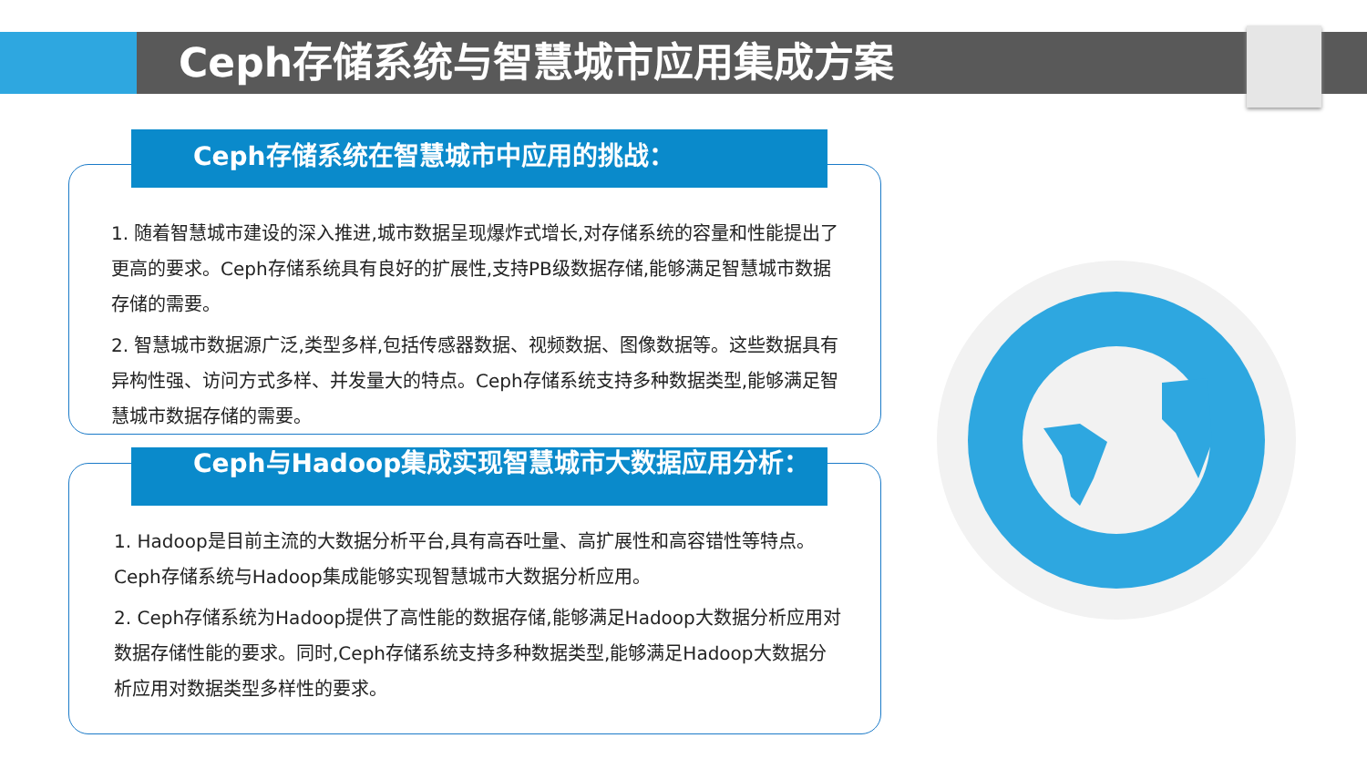Ceph存储系统与智慧城市应用集成方案
Ceph存储系统在智慧城市中应用的挑战：
1. 随着智慧城市建设的深入推进,城市数据呈现爆炸式增长,对存储系统的容量和性能提出了更高的要求。Ceph存储系统具有良好的扩展性,支持PB级数据存储,能够满足智慧城市数据存储的需要。
2. 智慧城市数据源广泛,类型多样,包括传感器数据、视频数据、图像数据等。这些数据具有异构性强、访问方式多样、并发量大的特点。Ceph存储系统支持多种数据类型,能够满足智慧城市数据存储的需要。
Ceph与Hadoop集成实现智慧城市大数据应用分析：
1. Hadoop是目前主流的大数据分析平台,具有高吞吐量、高扩展性和高容错性等特点。Ceph存储系统与Hadoop集成能够实现智慧城市大数据分析应用。
2. Ceph存储系统为Hadoop提供了高性能的数据存储,能够满足Hadoop大数据分析应用对数据存储性能的要求。同时,Ceph存储系统支持多种数据类型,能够满足Hadoop大数据分析应用对数据类型多样性的要求。